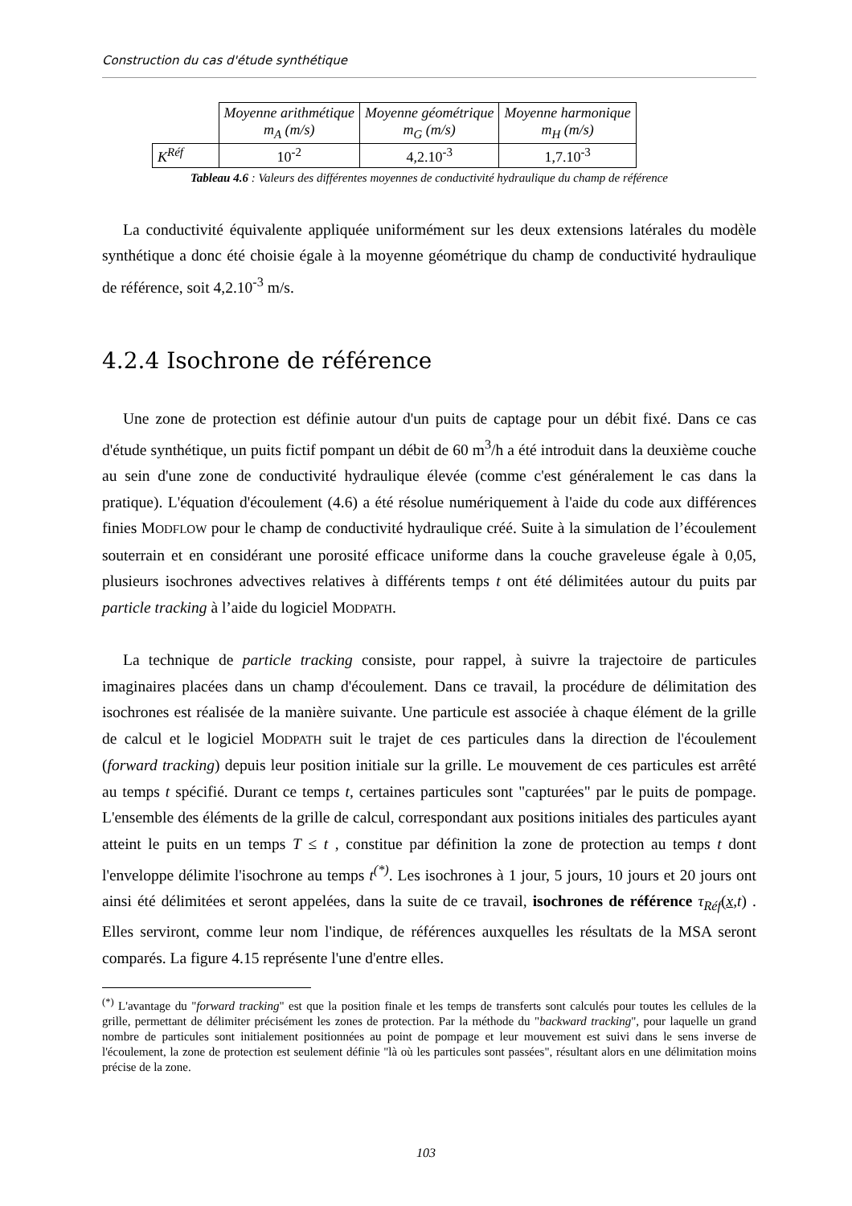Construction du cas d'étude synthétique
| | Moyenne arithmétique m<sub>A</sub> (m/s) | Moyenne géométrique m<sub>G</sub> (m/s) | Moyenne harmonique m<sub>H</sub> (m/s) |
| K<sup>Réf</sup> | 10<sup>-2</sup> | 4,2.10<sup>-3</sup> | 1,7.10<sup>-3</sup> |
Tableau 4.6 : Valeurs des différentes moyennes de conductivité hydraulique du champ de référence
La conductivité équivalente appliquée uniformément sur les deux extensions latérales du modèle synthétique a donc été choisie égale à la moyenne géométrique du champ de conductivité hydraulique de référence, soit 4,2.10<sup>-3</sup> m/s.
4.2.4 Isochrone de référence
Une zone de protection est définie autour d'un puits de captage pour un débit fixé. Dans ce cas d'étude synthétique, un puits fictif pompant un débit de 60 m<sup>3</sup>/h a été introduit dans la deuxième couche au sein d'une zone de conductivité hydraulique élevée (comme c'est généralement le cas dans la pratique). L'équation d'écoulement (4.6) a été résolue numériquement à l'aide du code aux différences finies MODFLOW pour le champ de conductivité hydraulique créé. Suite à la simulation de l’écoulement souterrain et en considérant une porosité efficace uniforme dans la couche graveleuse égale à 0,05, plusieurs isochrones advectives relatives à différents temps t ont été délimitées autour du puits par particle tracking à l’aide du logiciel MODPATH.
La technique de particle tracking consiste, pour rappel, à suivre la trajectoire de particules imaginaires placées dans un champ d'écoulement. Dans ce travail, la procédure de délimitation des isochrones est réalisée de la manière suivante. Une particule est associée à chaque élément de la grille de calcul et le logiciel MODPATH suit le trajet de ces particules dans la direction de l'écoulement (forward tracking) depuis leur position initiale sur la grille. Le mouvement de ces particules est arrêté au temps t spécifié. Durant ce temps t, certaines particules sont "capturées" par le puits de pompage. L'ensemble des éléments de la grille de calcul, correspondant aux positions initiales des particules ayant atteint le puits en un temps T ≤ t , constitue par définition la zone de protection au temps t dont l'enveloppe délimite l'isochrone au temps t<sup>(*)</sup>. Les isochrones à 1 jour, 5 jours, 10 jours et 20 jours ont ainsi été délimitées et seront appelées, dans la suite de ce travail, isochrones de référence τ<sub>Réf</sub>(x,t) . Elles serviront, comme leur nom l'indique, de références auxquelles les résultats de la MSA seront comparés. La figure 4.15 représente l'une d'entre elles.
<sup>(*)</sup> L'avantage du "forward tracking" est que la position finale et les temps de transferts sont calculés pour toutes les cellules de la grille, permettant de délimiter précisément les zones de protection. Par la méthode du "backward tracking", pour laquelle un grand nombre de particules sont initialement positionnées au point de pompage et leur mouvement est suivi dans le sens inverse de l'écoulement, la zone de protection est seulement définie "là où les particules sont passées", résultant alors en une délimitation moins précise de la zone.
103